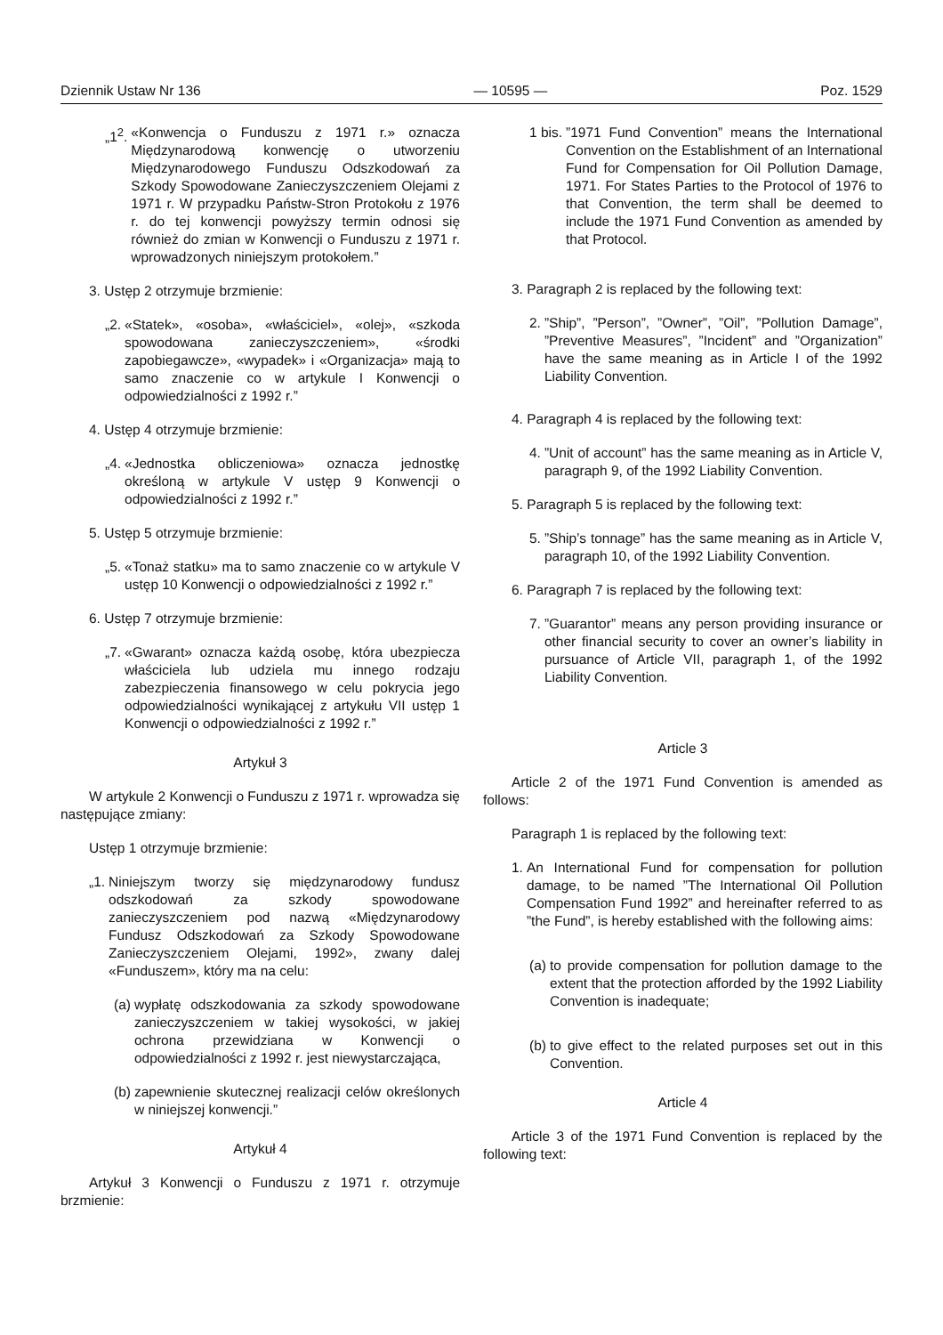Dziennik Ustaw Nr 136 — 10595 — Poz. 1529
„1<sup>2</sup>. «Konwencja o Funduszu z 1971 r.» oznacza Międzynarodową konwencję o utworzeniu Międzynarodowego Funduszu Odszkodowań za Szkody Spowodowane Zanieczyszczeniem Olejami z 1971 r. W przypadku Państw-Stron Protokołu z 1976 r. do tej konwencji powyższy termin odnosi się również do zmian w Konwencji o Funduszu z 1971 r. wprowadzonych niniejszym protokołem.”
3. Ustęp 2 otrzymuje brzmienie:
„2. «Statek», «osoba», «właściciel», «olej», «szkoda spowodowana zanieczyszczeniem», «środki zapobiegawcze», «wypadek» i «Organizacja» mają to samo znaczenie co w artykule I Konwencji o odpowiedzialności z 1992 r.”
4. Ustęp 4 otrzymuje brzmienie:
„4. «Jednostka obliczeniowa» oznacza jednostkę określoną w artykule V ustęp 9 Konwencji o odpowiedzialności z 1992 r.”
5. Ustęp 5 otrzymuje brzmienie:
„5. «Tonaż statku» ma to samo znaczenie co w artykule V ustęp 10 Konwencji o odpowiedzialności z 1992 r.”
6. Ustęp 7 otrzymuje brzmienie:
„7. «Gwarant» oznacza każdą osobę, która ubezpiecza właściciela lub udziela mu innego rodzaju zabezpieczenia finansowego w celu pokrycia jego odpowiedzialności wynikającej z artykułu VII ustęp 1 Konwencji o odpowiedzialności z 1992 r.”
Artykuł 3
W artykule 2 Konwencji o Funduszu z 1971 r. wprowadza się następujące zmiany:
Ustęp 1 otrzymuje brzmienie:
„1. Niniejszym tworzy się międzynarodowy fundusz odszkodowań za szkody spowodowane zanieczyszczeniem pod nazwą «Międzynarodowy Fundusz Odszkodowań za Szkody Spowodowane Zanieczyszczeniem Olejami, 1992», zwany dalej «Funduszem», który ma na celu:
(a) wypłatę odszkodowania za szkody spowodowane zanieczyszczeniem w takiej wysokości, w jakiej ochrona przewidziana w Konwencji o odpowiedzialności z 1992 r. jest niewystarczająca,
(b) zapewnienie skutecznej realizacji celów określonych w niniejszej konwencji.”
Artykuł 4
Artykuł 3 Konwencji o Funduszu z 1971 r. otrzymuje brzmienie:
1 bis.”1971 Fund Convention” means the International Convention on the Establishment of an International Fund for Compensation for Oil Pollution Damage, 1971. For States Parties to the Protocol of 1976 to that Convention, the term shall be deemed to include the 1971 Fund Convention as amended by that Protocol.
3. Paragraph 2 is replaced by the following text:
2.”Ship”, ”Person”, ”Owner”, ”Oil”, ”Pollution Damage”, ”Preventive Measures”, ”Incident” and ”Organization” have the same meaning as in Article I of the 1992 Liability Convention.
4. Paragraph 4 is replaced by the following text:
4.”Unit of account” has the same meaning as in Article V, paragraph 9, of the 1992 Liability Convention.
5. Paragraph 5 is replaced by the following text:
5.”Ship’s tonnage” has the same meaning as in Article V, paragraph 10, of the 1992 Liability Convention.
6. Paragraph 7 is replaced by the following text:
7.”Guarantor” means any person providing insurance or other financial security to cover an owner’s liability in pursuance of Article VII, paragraph 1, of the 1992 Liability Convention.
Article 3
Article 2 of the 1971 Fund Convention is amended as follows:
Paragraph 1 is replaced by the following text:
1. An International Fund for compensation for pollution damage, to be named ”The International Oil Pollution Compensation Fund 1992” and hereinafter referred to as ”the Fund”, is hereby established with the following aims:
(a) to provide compensation for pollution damage to the extent that the protection afforded by the 1992 Liability Convention is inadequate;
(b) to give effect to the related purposes set out in this Convention.
Article 4
Article 3 of the 1971 Fund Convention is replaced by the following text: